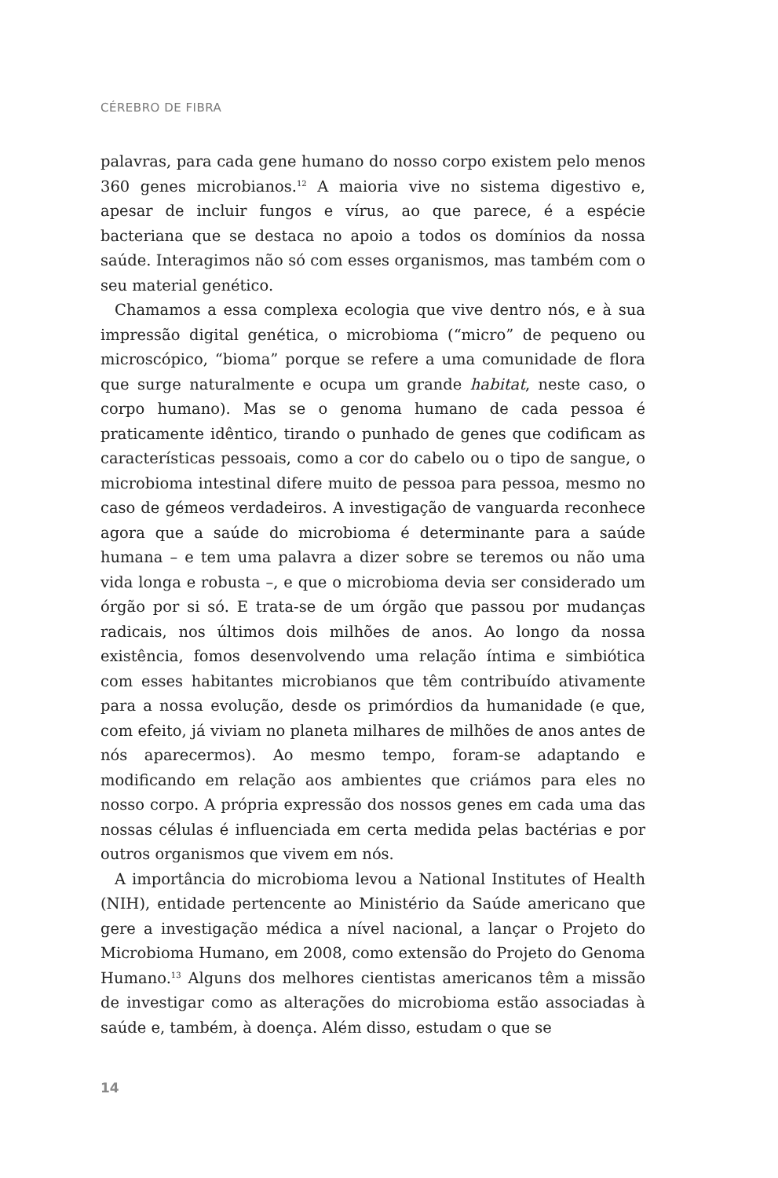CÉREBRO DE FIBRA
palavras, para cada gene humano do nosso corpo existem pelo menos 360 genes microbianos.<sup>12</sup> A maioria vive no sistema digestivo e, apesar de incluir fungos e vírus, ao que parece, é a espécie bacteriana que se destaca no apoio a todos os domínios da nossa saúde. Interagimos não só com esses organismos, mas também com o seu material genético.
Chamamos a essa complexa ecologia que vive dentro nós, e à sua impressão digital genética, o microbioma (“micro” de pequeno ou microscópico, “bioma” porque se refere a uma comunidade de flora que surge naturalmente e ocupa um grande habitat, neste caso, o corpo humano). Mas se o genoma humano de cada pessoa é praticamente idêntico, tirando o punhado de genes que codificam as características pessoais, como a cor do cabelo ou o tipo de sangue, o microbioma intestinal difere muito de pessoa para pessoa, mesmo no caso de gémeos verdadeiros. A investigação de vanguarda reconhece agora que a saúde do microbioma é determinante para a saúde humana – e tem uma palavra a dizer sobre se teremos ou não uma vida longa e robusta –, e que o microbioma devia ser considerado um órgão por si só. E trata-se de um órgão que passou por mudanças radicais, nos últimos dois milhões de anos. Ao longo da nossa existência, fomos desenvolvendo uma relação íntima e simbiótica com esses habitantes microbianos que têm contribuído ativamente para a nossa evolução, desde os primórdios da humanidade (e que, com efeito, já viviam no planeta milhares de milhões de anos antes de nós aparecermos). Ao mesmo tempo, foram-se adaptando e modificando em relação aos ambientes que criámos para eles no nosso corpo. A própria expressão dos nossos genes em cada uma das nossas células é influenciada em certa medida pelas bactérias e por outros organismos que vivem em nós.
A importância do microbioma levou a National Institutes of Health (NIH), entidade pertencente ao Ministério da Saúde americano que gere a investigação médica a nível nacional, a lançar o Projeto do Microbioma Humano, em 2008, como extensão do Projeto do Genoma Humano.<sup>13</sup> Alguns dos melhores cientistas americanos têm a missão de investigar como as alterações do microbioma estão associadas à saúde e, também, à doença. Além disso, estudam o que se
14